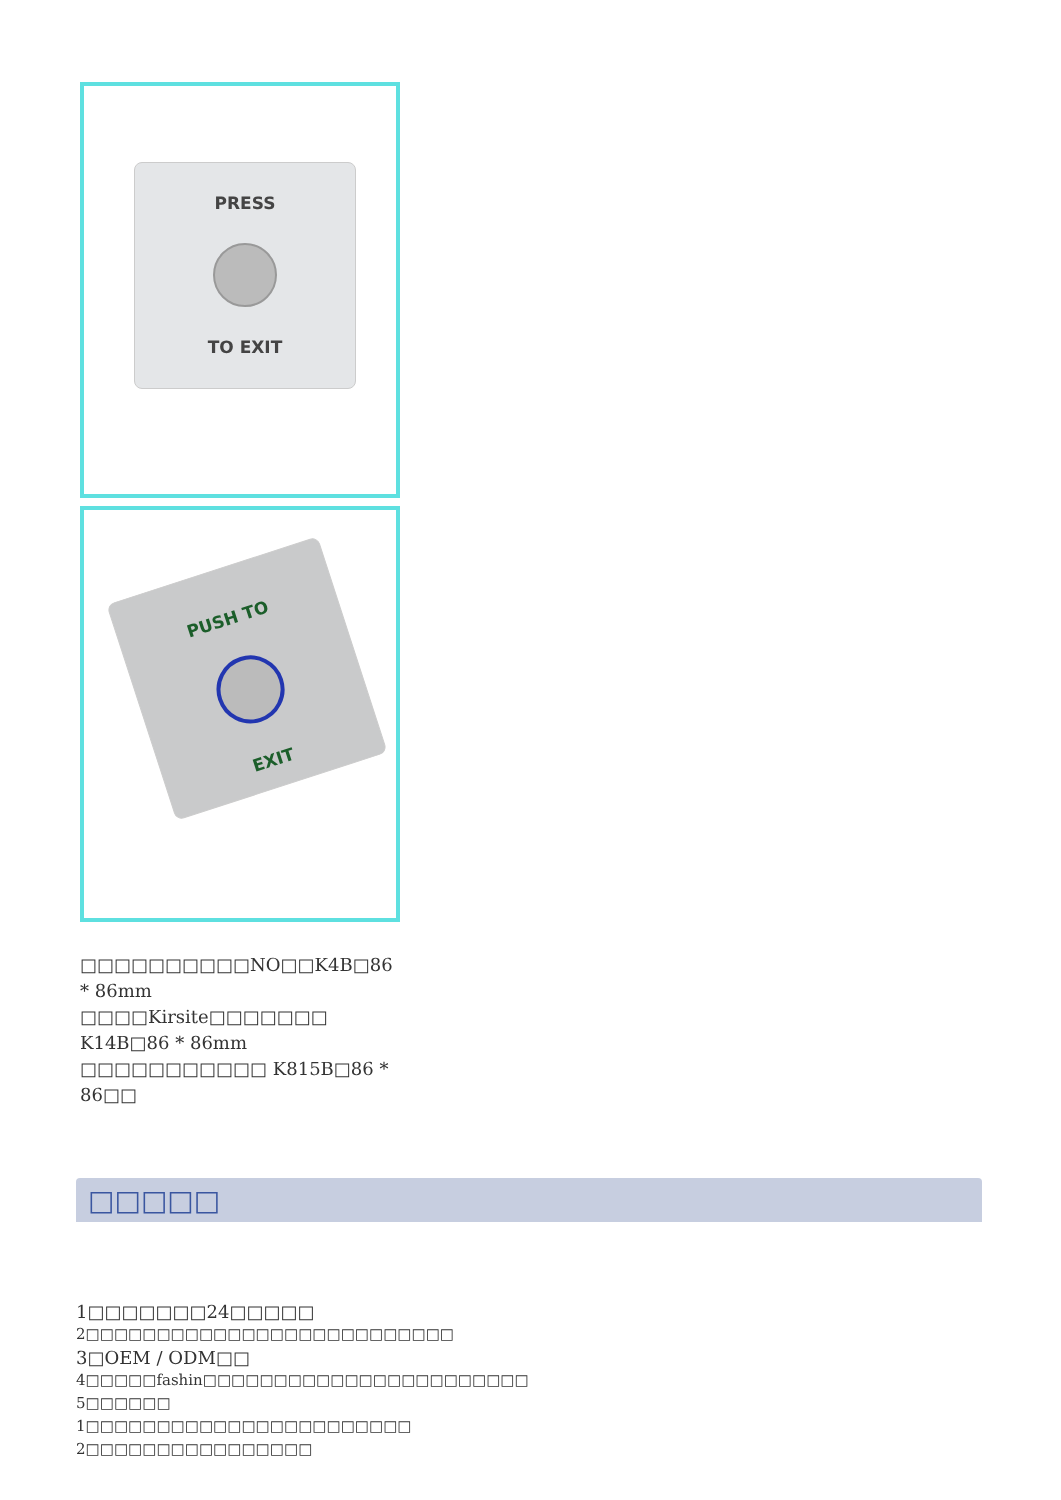PRESS
TO EXIT
PUSH TO
EXIT
□□□□□□□□□□NO□□K4B□86 * 86mm □□□□Kirsite□□□□□□□ K14B□86 * 86mm
□□□□□□□□□□□ K815B□86 * 86□□
□□□□□
1□□□□□□□24□□□□□
2□□□□□□□□□□□□□□□□□□□□□□□□□□
3□OEM / ODM□□
4□□□□□fashin□□□□□□□□□□□□□□□□□□□□□□□
5□□□□□□
1□□□□□□□□□□□□□□□□□□□□□□□
2□□□□□□□□□□□□□□□□